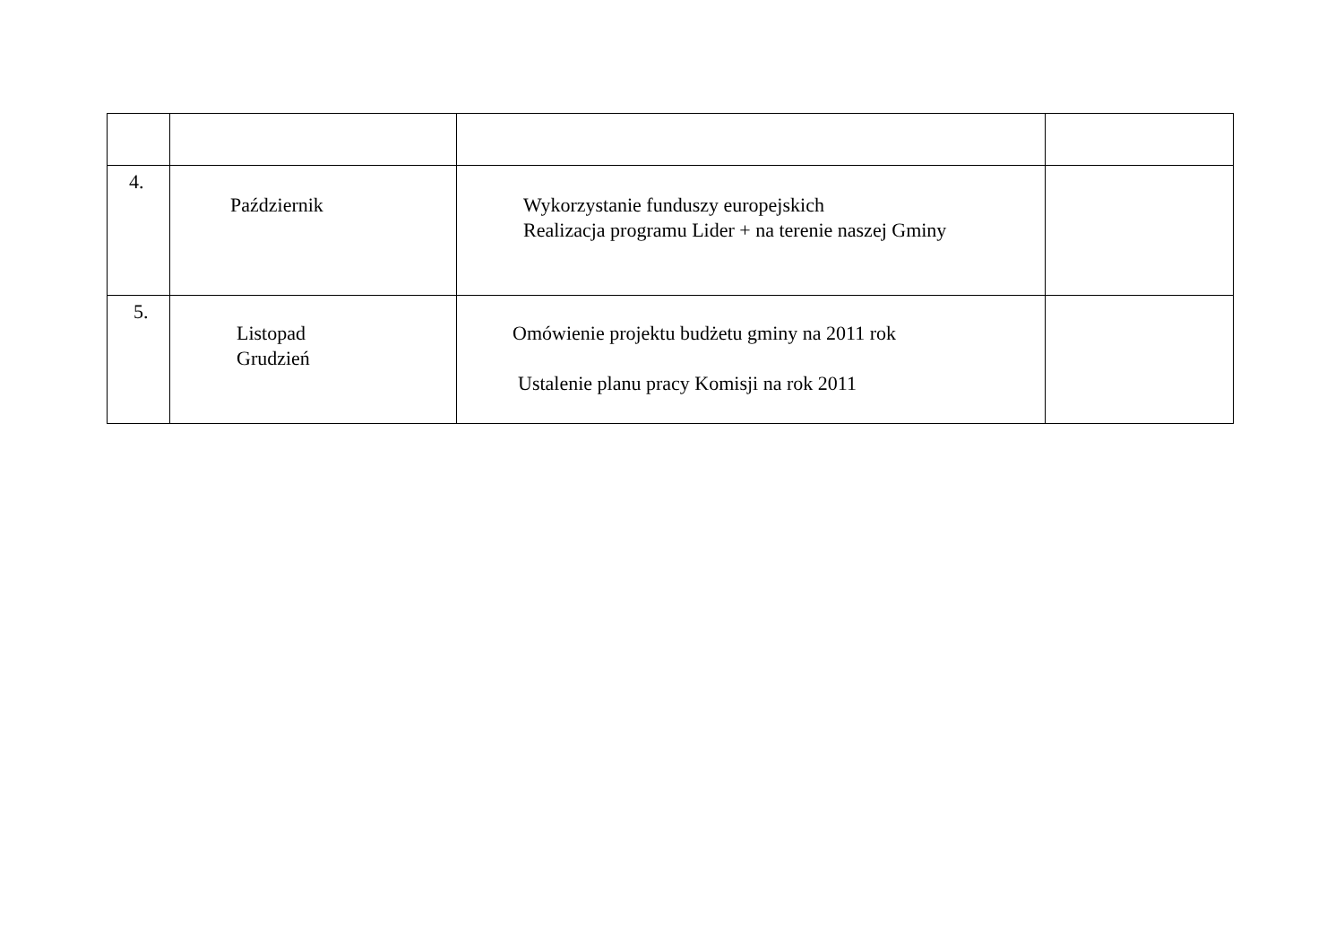| 4. | Październik | Wykorzystanie funduszy europejskich Realizacja programu Lider + na terenie naszej Gminy | |
| 5. | Listopad Grudzień | Omówienie projektu budżetu gminy na 2011 rok Ustalenie planu pracy Komisji na rok 2011 | |